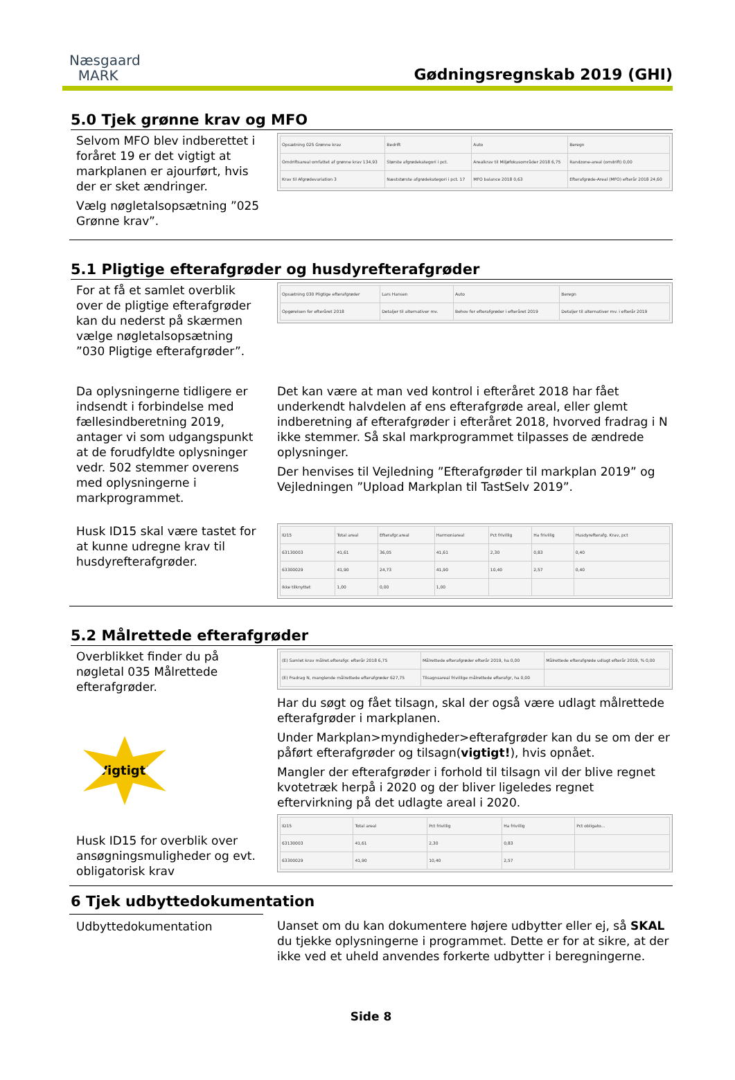Næsgaard
MARK
Gødningsregnskab 2019 (GHI)
5.0 Tjek grønne krav og MFO
Selvom MFO blev indberettet i foråret 19 er det vigtigt at markplanen er ajourført, hvis der er sket ændringer.
Vælg nøgletalsopsætning ”025 Grønne krav”.
| Opsætning 025 Grønne krav | Bedrift | Auto | Beregn |
| Omdriftsareal omfattet af grønne krav 134,93 | Største afgrødekategori i pct. | Arealkrav til Miljøfokusområder 2018 6,75 | Randzone-areal (omdrift) 0,00 |
| Krav til Afgrødevariation 3 | Næststørste afgrødekategori i pct. 17 | MFO balance 2018 0,63 | Efterafgrøde-Areal (MFO) efterår 2018 24,60 |
5.1 Pligtige efterafgrøder og husdyrefterafgrøder
For at få et samlet overblik over de pligtige efterafgrøder kan du nederst på skærmen vælge nøgletalsopsætning ”030 Pligtige efterafgrøder”.
| Opsætning 030 Pligtige efterafgrøder | Lars Hansen | Auto | Beregn |
| Opgørelsen for efteråret 2018 | Detaljer til alternativer mv. | Behov for efterafgrøder i efteråret 2019 | Detaljer til alternativer mv. i efterår 2019 |
Da oplysningerne tidligere er indsendt i forbindelse med fællesindberetning 2019, antager vi som udgangspunkt at de forudfyldte oplysninger vedr. 502 stemmer overens med oplysningerne i markprogrammet.
Det kan være at man ved kontrol i efteråret 2018 har fået underkendt halvdelen af ens efterafgrøde areal, eller glemt indberetning af efterafgrøder i efteråret 2018, hvorved fradrag i N ikke stemmer. Så skal markprogrammet tilpasses de ændrede oplysninger.
Der henvises til Vejledning ”Efterafgrøder til markplan 2019” og Vejledningen ”Upload Markplan til TastSelv 2019”.
Husk ID15 skal være tastet for at kunne udregne krav til husdyrefterafgrøder.
| ID15 | Total areal | Efterafgr.areal | Harmoniareal | Pct frivillig | Ha frivillig | Husdyrefterafg. Krav, pct |
| 63130003 | 41,61 | 36,05 | 41,61 | 2,30 | 0,83 | 0,40 |
| 63300029 | 41,90 | 24,73 | 41,90 | 10,40 | 2,57 | 0,40 |
| Ikke tilknyttet | 1,00 | 0,00 | 1,00 | | | |
5.2 Målrettede efterafgrøder
Overblikket finder du på nøgletal 035 Målrettede efterafgrøder.
Vigtigt!
Husk ID15 for overblik over ansøgningsmuligheder og evt. obligatorisk krav
| (E) Samlet krav målret.efterafgr. efterår 2018 6,75 | Målrettede efterafgrøder efterår 2019, ha 0,00 | Målrettede efterafgrøde udlagt efterår 2019, % 0,00 |
| (E) Fradrag N, manglende målrettede efterafgrøder 627,75 | Tilsagnsareal frivillige målrettede efterafgr, ha 0,00 | |
Har du søgt og fået tilsagn, skal der også være udlagt målrettede efterafgrøder i markplanen.
Under Markplan>myndigheder>efterafgrøder kan du se om der er påført efterafgrøder og tilsagn(vigtigt!), hvis opnået.
Mangler der efterafgrøder i forhold til tilsagn vil der blive regnet kvotetræk herpå i 2020 og der bliver ligeledes regnet eftervirkning på det udlagte areal i 2020.
| ID15 | Total areal | Pct frivillig | Ha frivillig | Pct obligato... |
| 63130003 | 41,61 | 2,30 | 0,83 | |
| 63300029 | 41,90 | 10,40 | 2,57 | |
6 Tjek udbyttedokumentation
Udbyttedokumentation Uanset om du kan dokumentere højere udbytter eller ej, så SKAL du tjekke oplysningerne i programmet. Dette er for at sikre, at der ikke ved et uheld anvendes forkerte udbytter i beregningerne.
Side 8